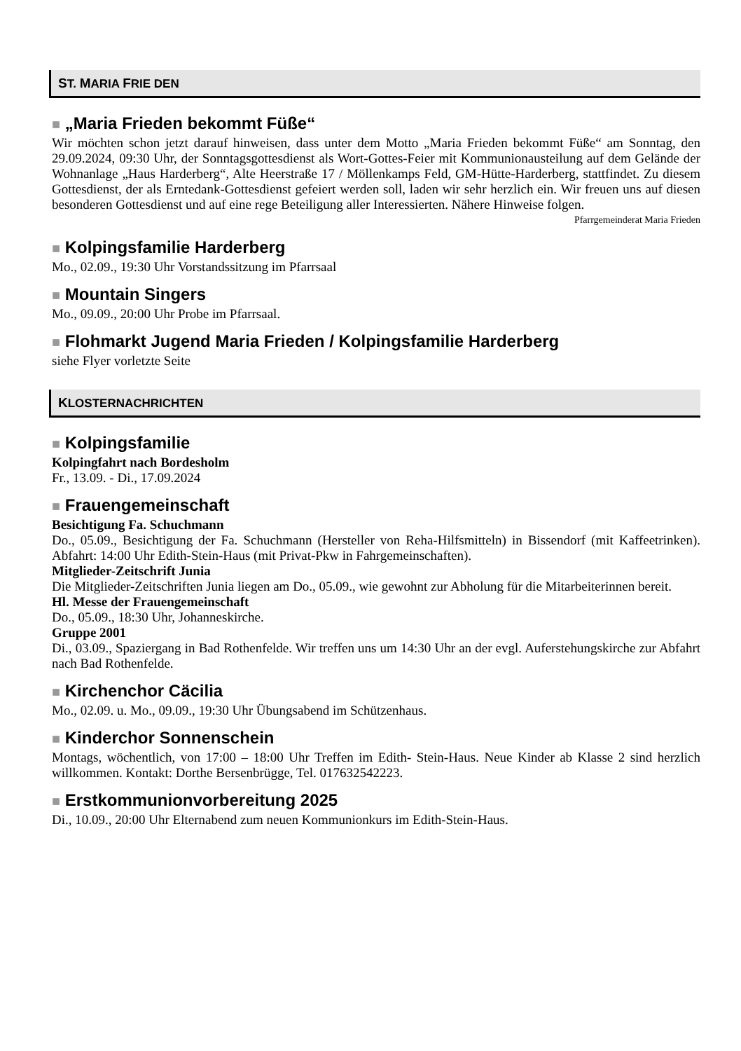ST. MARIA FRIE DEN
■ „Maria Frieden bekommt Füße“
Wir möchten schon jetzt darauf hinweisen, dass unter dem Motto „Maria Frieden bekommt Füße“ am Sonntag, den 29.09.2024, 09:30 Uhr, der Sonntagsgottesdienst als Wort-Gottes-Feier mit Kommunionausteilung auf dem Gelände der Wohnanlage „Haus Harderberg“, Alte Heerstraße 17 / Möllenkamps Feld, GM-Hütte-Harderberg, stattfindet. Zu diesem Gottesdienst, der als Erntedank-Gottesdienst gefeiert werden soll, laden wir sehr herzlich ein. Wir freuen uns auf diesen besonderen Gottesdienst und auf eine rege Beteiligung aller Interessierten. Nähere Hinweise folgen.
Pfarrgemeinderat Maria Frieden
■ Kolpingsfamilie Harderberg
Mo., 02.09., 19:30 Uhr Vorstandssitzung im Pfarrsaal
■ Mountain Singers
Mo., 09.09., 20:00 Uhr Probe im Pfarrsaal.
■ Flohmarkt Jugend Maria Frieden / Kolpingsfamilie Harderberg
siehe Flyer vorletzte Seite
KLOSTERNACHRICHTEN
■ Kolpingsfamilie
Kolpingfahrt nach Bordesholm
Fr., 13.09. - Di., 17.09.2024
■ Frauengemeinschaft
Besichtigung Fa. Schuchmann
Do., 05.09., Besichtigung der Fa. Schuchmann (Hersteller von Reha-Hilfsmitteln) in Bissendorf (mit Kaffeetrinken). Abfahrt: 14:00 Uhr Edith-Stein-Haus (mit Privat-Pkw in Fahrgemeinschaften).
Mitglieder-Zeitschrift Junia
Die Mitglieder-Zeitschriften Junia liegen am Do., 05.09., wie gewohnt zur Abholung für die Mitarbeiterinnen bereit.
Hl. Messe der Frauengemeinschaft
Do., 05.09., 18:30 Uhr, Johanneskirche.
Gruppe 2001
Di., 03.09., Spaziergang in Bad Rothenfelde. Wir treffen uns um 14:30 Uhr an der evgl. Auferstehungskirche zur Abfahrt nach Bad Rothenfelde.
■ Kirchenchor Cäcilia
Mo., 02.09. u. Mo., 09.09., 19:30 Uhr Übungsabend im Schützenhaus.
■ Kinderchor Sonnenschein
Montags, wöchentlich, von 17:00 – 18:00 Uhr Treffen im Edith- Stein-Haus. Neue Kinder ab Klasse 2 sind herzlich willkommen. Kontakt: Dorthe Bersenbrügge, Tel. 017632542223.
■ Erstkommunionvorbereitung 2025
Di., 10.09., 20:00 Uhr Elternabend zum neuen Kommunionkurs im Edith-Stein-Haus.